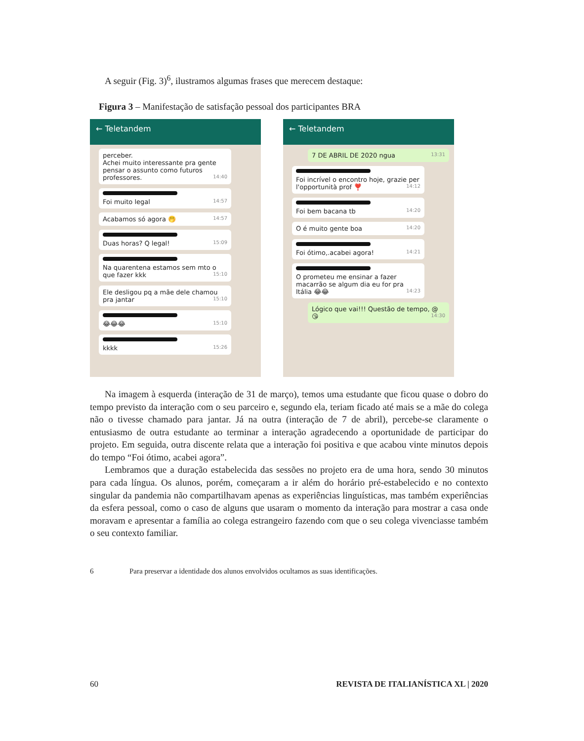A seguir (Fig. 3)<sup>6</sup>, ilustramos algumas frases que merecem destaque:
Figura 3 – Manifestação de satisfação pessoal dos participantes BRA
← Teletandem
perceber.
Achei muito interessante pra gente pensar o assunto como futuros professores. 14:40
Foi muito legal 14:57
Acabamos só agora 🤭 14:57
Duas horas? Q legal! 15:09
Na quarentena estamos sem mto o que fazer kkk 15:10
Ele desligou pq a mãe dele chamou pra jantar 15:10
😂😂😂 15:10
kkkk 15:26
← Teletandem
7 DE ABRIL DE 2020 ngua 13:31
Foi incrível o encontro hoje, grazie per l'opportunità prof ❣️ 14:12
Foi bem bacana tb 14:20
O é muito gente boa 14:20
Foi ótimo,.acabei agora! 14:21
O prometeu me ensinar a fazer macarrão se algum dia eu for pra Itália 😂😂 14:23
Lógico que vai!!! Questão de tempo, @ 😘 14:30
Na imagem à esquerda (interação de 31 de março), temos uma estudante que ficou quase o dobro do tempo previsto da interação com o seu parceiro e, segundo ela, teriam ficado até mais se a mãe do colega não o tivesse chamado para jantar. Já na outra (interação de 7 de abril), percebe-se claramente o entusiasmo de outra estudante ao terminar a interação agradecendo a oportunidade de participar do projeto. Em seguida, outra discente relata que a interação foi positiva e que acabou vinte minutos depois do tempo “Foi ótimo, acabei agora”.
Lembramos que a duração estabelecida das sessões no projeto era de uma hora, sendo 30 minutos para cada língua. Os alunos, porém, começaram a ir além do horário pré-estabelecido e no contexto singular da pandemia não compartilhavam apenas as experiências linguísticas, mas também experiências da esfera pessoal, como o caso de alguns que usaram o momento da interação para mostrar a casa onde moravam e apresentar a família ao colega estrangeiro fazendo com que o seu colega vivenciasse também o seu contexto familiar.
6 Para preservar a identidade dos alunos envolvidos ocultamos as suas identificações.
60 REVISTA DE ITALIANÍSTICA XL | 2020